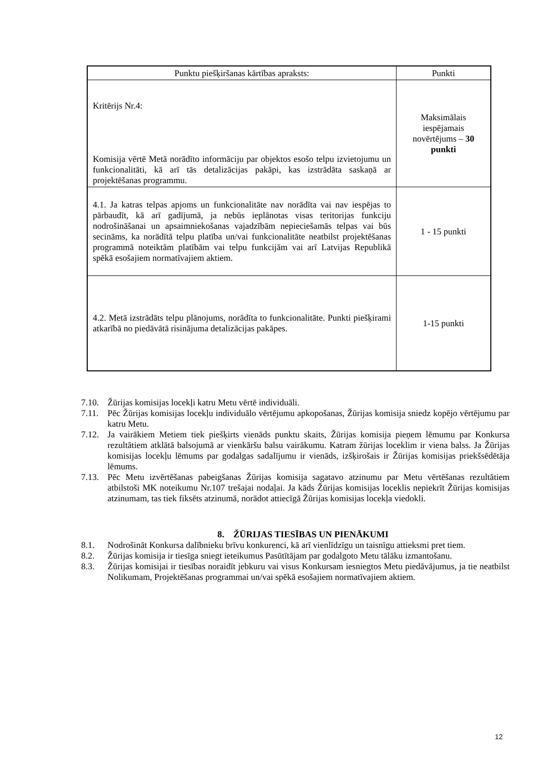| Punktu piešķiršanas kārtības apraksts: | Punkti |
| --- | --- |
| Kritērijs Nr.4: Komisija vērtē Metā norādīto informāciju par objektos esošo telpu izvietojumu un funkcionalitāti, kā arī tās detalizācijas pakāpi, kas izstrādāta saskaņā ar projektēšanas programmu. | Maksimālais iespējamais novērtējums – 30 punkti |
| 4.1. Ja katras telpas apjoms un funkcionalitāte nav norādīta vai nav iespējas to pārbaudīt, kā arī gadījumā, ja nebūs ieplānotas visas teritorijas funkciju nodrošināšanai un apsaimniekošanas vajadzībām nepieciešamās telpas vai būs secināms, ka norādītā telpu platība un/vai funkcionalitāte neatbilst projektēšanas programmā noteiktām platībām vai telpu funkcijām vai arī Latvijas Republikā spēkā esošajiem normatīvajiem aktiem. | 1 - 15 punkti |
| 4.2. Metā izstrādāts telpu plānojums, norādīta to funkcionalitāte. Punkti piešķirami atkarībā no piedāvātā risinājuma detalizācijas pakāpes. | 1-15 punkti |
7.10. Žūrijas komisijas locekļi katru Metu vērtē individuāli.
7.11. Pēc Žūrijas komisijas locekļu individuālo vērtējumu apkopošanas, Žūrijas komisija sniedz kopējo vērtējumu par katru Metu.
7.12. Ja vairākiem Metiem tiek piešķirts vienāds punktu skaits, Žūrijas komisija pieņem lēmumu par Konkursa rezultātiem atklātā balsojumā ar vienkāršu balsu vairākumu. Katram žūrijas loceklim ir viena balss. Ja Žūrijas komisijas locekļu lēmums par godalgas sadalījumu ir vienāds, izšķirošais ir Žūrijas komisijas priekšsēdētāja lēmums.
7.13. Pēc Metu izvērtēšanas pabeigšanas Žūrijas komisija sagatavo atzinumu par Metu vērtēšanas rezultātiem atbilstoši MK noteikumu Nr.107 trešajai nodaļai. Ja kāds Žūrijas komisijas loceklis nepiekrīt Žūrijas komisijas atzinumam, tas tiek fiksēts atzinumā, norādot attiecīgā Žūrijas komisijas locekļa viedokli.
8. ŽŪRIJAS TIESĪBAS UN PIENĀKUMI
8.1. Nodrošināt Konkursa dalībnieku brīvu konkurenci, kā arī vienlīdzīgu un taisnīgu attieksmi pret tiem.
8.2. Žūrijas komisija ir tiesīga sniegt ieteikumus Pasūtītājam par godalgoto Metu tālāku izmantošanu.
8.3. Žūrijas komisijai ir tiesības noraidīt jebkuru vai visus Konkursam iesniegtos Metu piedāvājumus, ja tie neatbilst Nolikumam, Projektēšanas programmai un/vai spēkā esošajiem normatīvajiem aktiem.
12